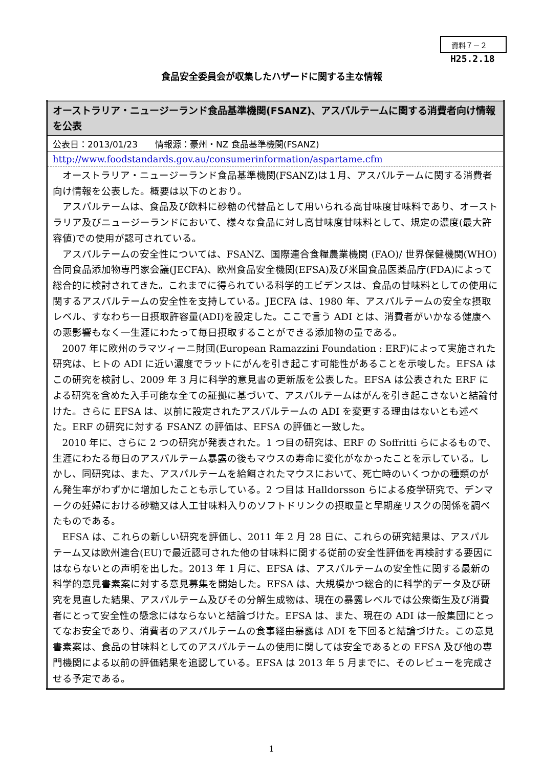資料７－２
H25.2.18
食品安全委員会が収集したハザードに関する主な情報
| オーストラリア・ニュージーランド食品基準機関(FSANZ)、アスパルテームに関する消費者向け情報を公表 |
| 公表日：2013/01/23 情報源：豪州・NZ 食品基準機関(FSANZ) |
| http://www.foodstandards.gov.au/consumerinformation/aspartame.cfm |
| オーストラリア・ニュージーランド食品基準機関(FSANZ)は１月、アスパルテームに関する消費者向け情報を公表した。概要は以下のとおり。 アスパルテームは、食品及び飲料に砂糖の代替品として用いられる高甘味度甘味料であり、オーストラリア及びニュージーランドにおいて、様々な食品に対し高甘味度甘味料として、規定の濃度(最大許容値)での使用が認可されている。 アスパルテームの安全性については、FSANZ、国際連合食糧農業機関 (FAO)/ 世界保健機関(WHO) 合同食品添加物専門家会議(JECFA)、欧州食品安全機関(EFSA)及び米国食品医薬品庁(FDA)によって総合的に検討されてきた。これまでに得られている科学的エビデンスは、食品の甘味料としての使用に関するアスパルテームの安全性を支持している。JECFA は、1980 年、アスパルテームの安全な摂取レベル、すなわち一日摂取許容量(ADI)を設定した。ここで言う ADI とは、消費者がいかなる健康への悪影響もなく一生涯にわたって毎日摂取することができる添加物の量である。 2007 年に欧州のラマツィーニ財団(European Ramazzini Foundation : ERF)によって実施された研究は、ヒトの ADI に近い濃度でラットにがんを引き起こす可能性があることを示唆した。EFSA はこの研究を検討し、2009 年 3 月に科学的意見書の更新版を公表した。EFSA は公表された ERF による研究を含めた入手可能な全ての証拠に基づいて、アスパルテームはがんを引き起こさないと結論付けた。さらに EFSA は、以前に設定されたアスパルテームの ADI を変更する理由はないとも述べた。ERF の研究に対する FSANZ の評価は、EFSA の評価と一致した。 2010 年に、さらに 2 つの研究が発表された。1 つ目の研究は、ERF の Soffritti らによるもので、生涯にわたる毎日のアスパルテーム暴露の後もマウスの寿命に変化がなかったことを示している。しかし、同研究は、また、アスパルテームを給餌されたマウスにおいて、死亡時のいくつかの種類のがん発生率がわずかに増加したことも示している。2 つ目は Halldorsson らによる疫学研究で、デンマークの妊婦における砂糖又は人工甘味料入りのソフトドリンクの摂取量と早期産リスクの関係を調べたものである。 EFSA は、これらの新しい研究を評価し、2011 年 2 月 28 日に、これらの研究結果は、アスパルテーム又は欧州連合(EU)で最近認可された他の甘味料に関する従前の安全性評価を再検討する要因にはならないとの声明を出した。2013 年 1 月に、EFSA は、アスパルテームの安全性に関する最新の科学的意見書素案に対する意見募集を開始した。EFSA は、大規模かつ総合的に科学的データ及び研究を見直した結果、アスパルテーム及びその分解生成物は、現在の暴露レベルでは公衆衛生及び消費者にとって安全性の懸念にはならないと結論づけた。EFSA は、また、現在の ADI は一般集団にとってなお安全であり、消費者のアスパルテームの食事経由暴露は ADI を下回ると結論づけた。この意見書素案は、食品の甘味料としてのアスパルテームの使用に関しては安全であるとの EFSA 及び他の専門機関による以前の評価結果を追認している。EFSA は 2013 年 5 月までに、そのレビューを完成させる予定である。 |
1